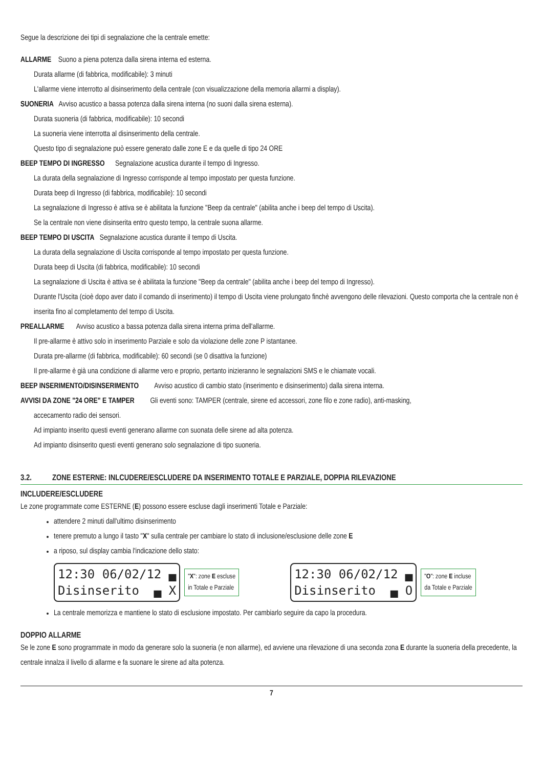Segue la descrizione dei tipi di segnalazione che la centrale emette:
ALLARME Suono a piena potenza dalla sirena interna ed esterna.
Durata allarme (di fabbrica, modificabile): 3 minuti
L'allarme viene interrotto al disinserimento della centrale (con visualizzazione della memoria allarmi a display).
SUONERIA Avviso acustico a bassa potenza dalla sirena interna (no suoni dalla sirena esterna).
Durata suoneria (di fabbrica, modificabile): 10 secondi
La suoneria viene interrotta al disinserimento della centrale.
Questo tipo di segnalazione può essere generato dalle zone E e da quelle di tipo 24 ORE
BEEP TEMPO DI INGRESSO Segnalazione acustica durante il tempo di Ingresso.
La durata della segnalazione di Ingresso corrisponde al tempo impostato per questa funzione.
Durata beep di Ingresso (di fabbrica, modificabile): 10 secondi
La segnalazione di Ingresso è attiva se è abilitata la funzione "Beep da centrale" (abilita anche i beep del tempo di Uscita).
Se la centrale non viene disinserita entro questo tempo, la centrale suona allarme.
BEEP TEMPO DI USCITA Segnalazione acustica durante il tempo di Uscita.
La durata della segnalazione di Uscita corrisponde al tempo impostato per questa funzione.
Durata beep di Uscita (di fabbrica, modificabile): 10 secondi
La segnalazione di Uscita è attiva se è abilitata la funzione "Beep da centrale" (abilita anche i beep del tempo di Ingresso).
Durante l'Uscita (cioè dopo aver dato il comando di inserimento) il tempo di Uscita viene prolungato finchè avvengono delle rilevazioni. Questo comporta che la centrale non è inserita fino al completamento del tempo di Uscita.
PREALLARME Avviso acustico a bassa potenza dalla sirena interna prima dell'allarme.
Il pre-allarme è attivo solo in inserimento Parziale e solo da violazione delle zone P istantanee.
Durata pre-allarme (di fabbrica, modificabile): 60 secondi (se 0 disattiva la funzione)
Il pre-allarme è già una condizione di allarme vero e proprio, pertanto inizieranno le segnalazioni SMS e le chiamate vocali.
BEEP INSERIMENTO/DISINSERIMENTO Avviso acustico di cambio stato (inserimento e disinserimento) dalla sirena interna.
AVVISI DA ZONE "24 ORE" E TAMPER Gli eventi sono: TAMPER (centrale, sirene ed accessori, zone filo e zone radio), anti-masking,
accecamento radio dei sensori.
Ad impianto inserito questi eventi generano allarme con suonata delle sirene ad alta potenza.
Ad impianto disinserito questi eventi generano solo segnalazione di tipo suoneria.
3.2. ZONE ESTERNE: INLCUDERE/ESCLUDERE DA INSERIMENTO TOTALE E PARZIALE, DOPPIA RILEVAZIONE
INCLUDERE/ESCLUDERE
Le zone programmate come ESTERNE (E) possono essere escluse dagli inserimenti Totale e Parziale:
attendere 2 minuti dall'ultimo disinserimento
tenere premuto a lungo il tasto "X" sulla centrale per cambiare lo stato di inclusione/esclusione delle zone E
a riposo, sul display cambia l'indicazione dello stato:
12:30 06/02/12 ▄
Disinserito ▄ X
"X": zone E escluse
in Totale e Parziale
12:30 06/02/12 ▄
Disinserito ▄ O
"O": zone E incluse
da Totale e Parziale
La centrale memorizza e mantiene lo stato di esclusione impostato. Per cambiarlo seguire da capo la procedura.
DOPPIO ALLARME
Se le zone E sono programmate in modo da generare solo la suoneria (e non allarme), ed avviene una rilevazione di una seconda zona E durante la suoneria della precedente, la centrale innalza il livello di allarme e fa suonare le sirene ad alta potenza.
7